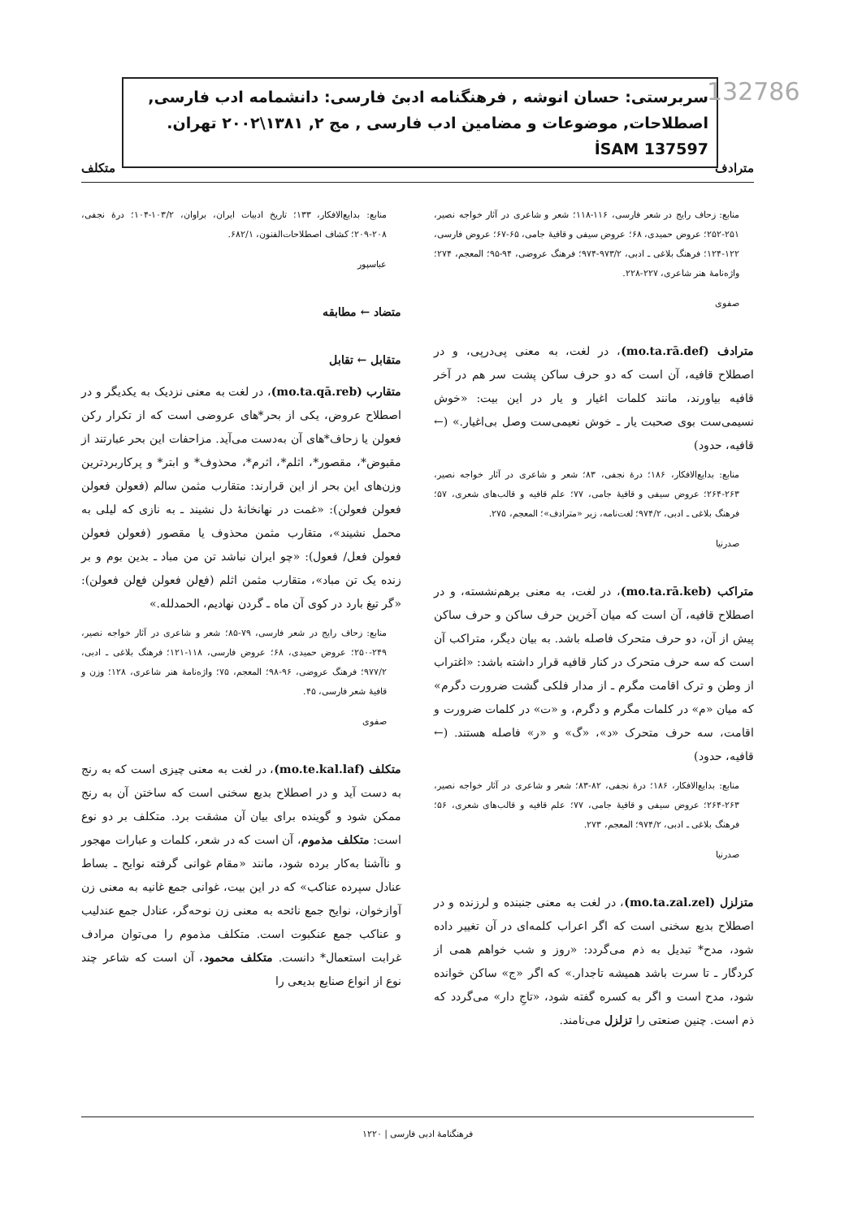سربرستی: حسان انوشه , فرهنگنامه ادبئ فارسی: دانشمامه ادب فارسی, اصطلاحات, موضوعات و مضامین ادب فارسی , مج ٢, ١٣٨١\٢٠٠٢ تهران. İSAM 137597
132786
مترادف متکلف
منابع: زحاف رایج در شعر فارسی، ۱۱۶-۱۱۸؛ شعر و شاعری در آثار خواجه نصیر، ۲۵۱-۲۵۲؛ عروض حمیدی، ۶۸؛ عروض سیفی و قافیهٔ جامی، ۶۵-۶۷؛ عروض فارسی، ۱۲۲-۱۲۴؛ فرهنگ بلاغی ـ ادبی، ۹۷۳/۲-۹۷۴؛ فرهنگ عروضی، ۹۴-۹۵؛ المعجم، ۲۷۴؛ واژه‌نامهٔ هنر شاعری، ۲۲۷-۲۲۸.
صفوی
مترادف (mo.ta.rā.def)، در لغت، به معنی پی‌درپی، و در اصطلاح قافیه، آن است که دو حرف ساکن پشت سر هم در آخر قافیه بیاورند، مانند کلمات اغیار و یار در این بیت: «خوش نسیمی‌ست بوی صحبت یار ـ خوش نعیمی‌ست وصل بی‌اغیار.» (← قافیه، حدود)
منابع: بدایع‌الافکار، ۱۸۶؛ درهٔ نجفی، ۸۳؛ شعر و شاعری در آثار خواجه نصیر، ۲۶۳-۲۶۴؛ عروض سیفی و قافیهٔ جامی، ۷۷؛ علم قافیه و قالب‌های شعری، ۵۷؛ فرهنگ بلاغی ـ ادبی، ۹۷۴/۲؛ لغت‌نامه، زیر «مترادف»؛ المعجم، ۲۷۵.
صدرنیا
متراکب (mo.ta.rā.keb)، در لغت، به معنی برهم‌نشسته، و در اصطلاح قافیه، آن است که میان آخرین حرف ساکن و حرف ساکن پیش از آن، دو حرف متحرک فاصله باشد. به بیان دیگر، متراکب آن است که سه حرف متحرک در کنار قافیه قرار داشته باشد: «اغتراب از وطن و ترک اقامت مگرم ـ از مدار فلکی گشت ضرورت دگرم» که میان «م» در کلمات مگرم و دگرم، و «ت» در کلمات ضرورت و اقامت، سه حرف متحرک «د»، «گ» و «ر» فاصله هستند. (← قافیه، حدود)
منابع: بدایع‌الافکار، ۱۸۶؛ درهٔ نجفی، ۸۲-۸۳؛ شعر و شاعری در آثار خواجه نصیر، ۲۶۳-۲۶۴؛ عروض سیفی و قافیهٔ جامی، ۷۷؛ علم قافیه و قالب‌های شعری، ۵۶؛ فرهنگ بلاغی ـ ادبی، ۹۷۴/۲؛ المعجم، ۲۷۳.
صدرنیا
متزلزل (mo.ta.zal.zel)، در لغت به معنی جنبنده و لرزنده و در اصطلاح بدیع سخنی است که اگر اعراب کلمه‌ای در آن تغییر داده شود، مدح* تبدیل به ذم می‌گردد: «روز و شب خواهم همی از کردگار ـ تا سرت باشد همیشه تاجدار.» که اگر «ج» ساکن خوانده شود، مدح است و اگر به کسره گفته شود، «تاجِ دار» می‌گردد که ذم است. چنین صنعتی را تزلزل می‌نامند.
منابع: بدایع‌الافکار، ۱۳۳؛ تاریخ ادبیات ایران، براوان، ۱۰۳/۲-۱۰۴؛ درهٔ نجفی، ۲۰۸-۲۰۹؛ کشاف اصطلاحات‌الفنون، ۶۸۲/۱.
عباسپور
متضاد ← مطابقه
متقابل ← تقابل
متقارب (mo.ta.qā.reb)، در لغت به معنی نزدیک به یکدیگر و در اصطلاح عروض، یکی از بحر*های عروضی است که از تکرار رکن فعولن یا زحاف*های آن به‌دست می‌آید. مزاحفات این بحر عبارتند از مقبوض*، مقصور*، اثلم*، اثرم*، محذوف* و ابتر* و پرکاربردترین وزن‌های این بحر از این قرارند: متقارب مثمن سالم (فعولن فعولن فعولن فعولن): «غمت در نهانخانهٔ دل نشیند ـ به نازی که لیلی به محمل نشیند»، متقارب مثمن محذوف یا مقصور (فعولن فعولن فعولن فعل/ فعول): «چو ایران نباشد تن من مباد ـ بدین بوم و بر زنده یک تن مباد»، متقارب مثمن اثلم (فع‌لن فعولن فع‌لن فعولن): «گر تیغ بارد در کوی آن ماه ـ گردن نهادیم، الحمدلله.»
منابع: زحاف رایج در شعر فارسی، ۷۹-۸۵؛ شعر و شاعری در آثار خواجه نصیر، ۲۴۹-۲۵۰؛ عروض حمیدی، ۶۸؛ عروض فارسی، ۱۱۸-۱۲۱؛ فرهنگ بلاغی ـ ادبی، ۹۷۷/۲؛ فرهنگ عروضی، ۹۶-۹۸؛ المعجم، ۷۵؛ واژه‌نامهٔ هنر شاعری، ۱۲۸؛ وزن و قافیهٔ شعر فارسی، ۴۵.
صفوی
متکلف (mo.te.kal.laf)، در لغت به معنی چیزی است که به رنج به دست آید و در اصطلاح بدیع سخنی است که ساختن آن به رنج ممکن شود و گوینده برای بیان آن مشقت برد. متکلف بر دو نوع است: متکلف مذموم، آن است که در شعر، کلمات و عبارات مهجور و ناآشنا به‌کار برده شود، مانند «مقام غوانی گرفته نوایح ـ بساط عنادل سپرده عناکب» که در این بیت، غوانی جمع غانیه به معنی زن آوازخوان، نوایح جمع نائحه به معنی زن نوحه‌گر، عنادل جمع عندلیب و عناکب جمع عنکبوت است. متکلف مذموم را می‌توان مرادف غرابت استعمال* دانست. متکلف محمود، آن است که شاعر چند نوع از انواع صنایع بدیعی را
فرهنگنامهٔ ادبی فارسی | ۱۲۲۰